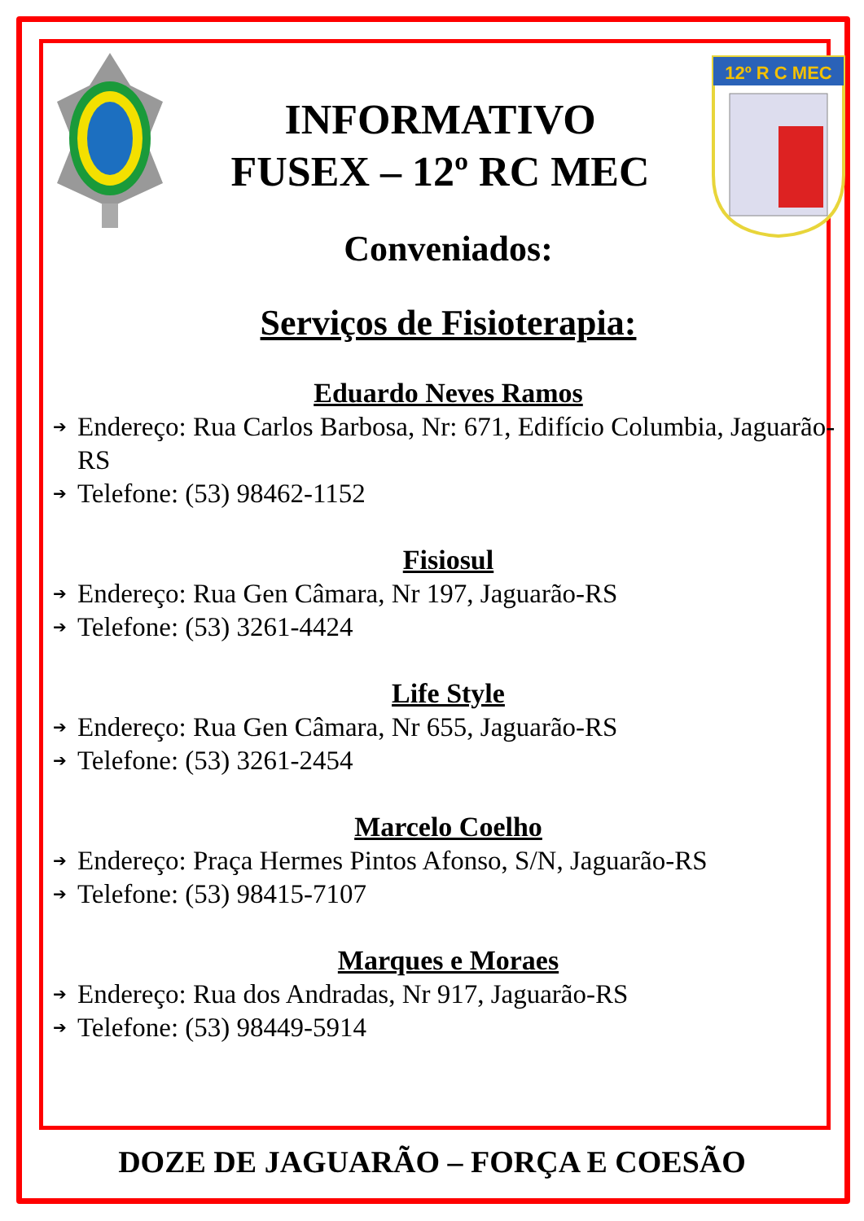INFORMATIVO
FUSEX – 12º RC MEC
12º R C MEC
Conveniados:
Serviços de Fisioterapia:
Eduardo Neves Ramos
➔ Endereço: Rua Carlos Barbosa, Nr: 671, Edifício Columbia, Jaguarão-RS
➔ Telefone: (53) 98462-1152
Fisiosul
➔ Endereço: Rua Gen Câmara, Nr 197, Jaguarão-RS
➔ Telefone: (53) 3261-4424
Life Style
➔ Endereço: Rua Gen Câmara, Nr 655, Jaguarão-RS
➔ Telefone: (53) 3261-2454
Marcelo Coelho
➔ Endereço: Praça Hermes Pintos Afonso, S/N, Jaguarão-RS
➔ Telefone: (53) 98415-7107
Marques e Moraes
➔ Endereço: Rua dos Andradas, Nr 917, Jaguarão-RS
➔ Telefone: (53) 98449-5914
DOZE DE JAGUARÃO – FORÇA E COESÃO